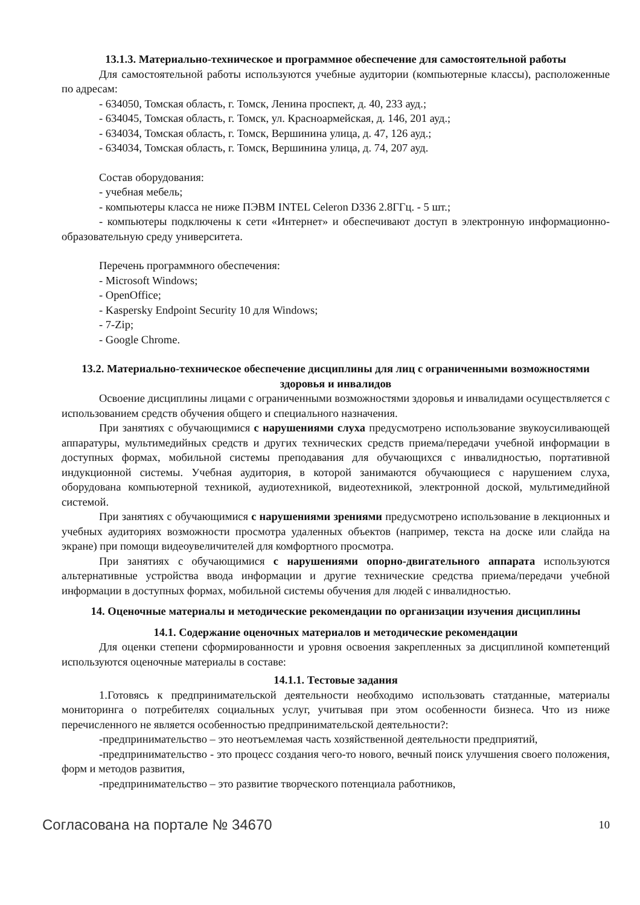13.1.3. Материально-техническое и программное обеспечение для самостоятельной работы
Для самостоятельной работы используются учебные аудитории (компьютерные классы), расположенные по адресам:
- 634050, Томская область, г. Томск, Ленина проспект, д. 40, 233 ауд.;
- 634045, Томская область, г. Томск, ул. Красноармейская, д. 146, 201 ауд.;
- 634034, Томская область, г. Томск, Вершинина улица, д. 47, 126 ауд.;
- 634034, Томская область, г. Томск, Вершинина улица, д. 74, 207 ауд.
Состав оборудования:
- учебная мебель;
- компьютеры класса не ниже ПЭВМ INTEL Celeron D336 2.8ГГц. - 5 шт.;
- компьютеры подключены к сети «Интернет» и обеспечивают доступ в электронную информационно-образовательную среду университета.
Перечень программного обеспечения:
- Microsoft Windows;
- OpenOffice;
- Kaspersky Endpoint Security 10 для Windows;
- 7-Zip;
- Google Chrome.
13.2. Материально-техническое обеспечение дисциплины для лиц с ограниченными возможностями здоровья и инвалидов
Освоение дисциплины лицами с ограниченными возможностями здоровья и инвалидами осуществляется с использованием средств обучения общего и специального назначения.
При занятиях с обучающимися с нарушениями слуха предусмотрено использование звукоусиливающей аппаратуры, мультимедийных средств и других технических средств приема/передачи учебной информации в доступных формах, мобильной системы преподавания для обучающихся с инвалидностью, портативной индукционной системы. Учебная аудитория, в которой занимаются обучающиеся с нарушением слуха, оборудована компьютерной техникой, аудиотехникой, видеотехникой, электронной доской, мультимедийной системой.
При занятиях с обучающимися с нарушениями зрениями предусмотрено использование в лекционных и учебных аудиториях возможности просмотра удаленных объектов (например, текста на доске или слайда на экране) при помощи видеоувеличителей для комфортного просмотра.
При занятиях с обучающимися с нарушениями опорно-двигательного аппарата используются альтернативные устройства ввода информации и другие технические средства приема/передачи учебной информации в доступных формах, мобильной системы обучения для людей с инвалидностью.
14. Оценочные материалы и методические рекомендации по организации изучения дисциплины
14.1. Содержание оценочных материалов и методические рекомендации
Для оценки степени сформированности и уровня освоения закрепленных за дисциплиной компетенций используются оценочные материалы в составе:
14.1.1. Тестовые задания
1.Готовясь к предпринимательской деятельности необходимо использовать статданные, материалы мониторинга о потребителях социальных услуг, учитывая при этом особенности бизнеса. Что из ниже перечисленного не является особенностью предпринимательской деятельности?:
-предпринимательство – это неотъемлемая часть хозяйственной деятельности предприятий,
-предпринимательство - это процесс создания чего-то нового, вечный поиск улучшения своего положения, форм и методов развития,
-предпринимательство – это развитие творческого потенциала работников,
Согласована на портале № 34670 10